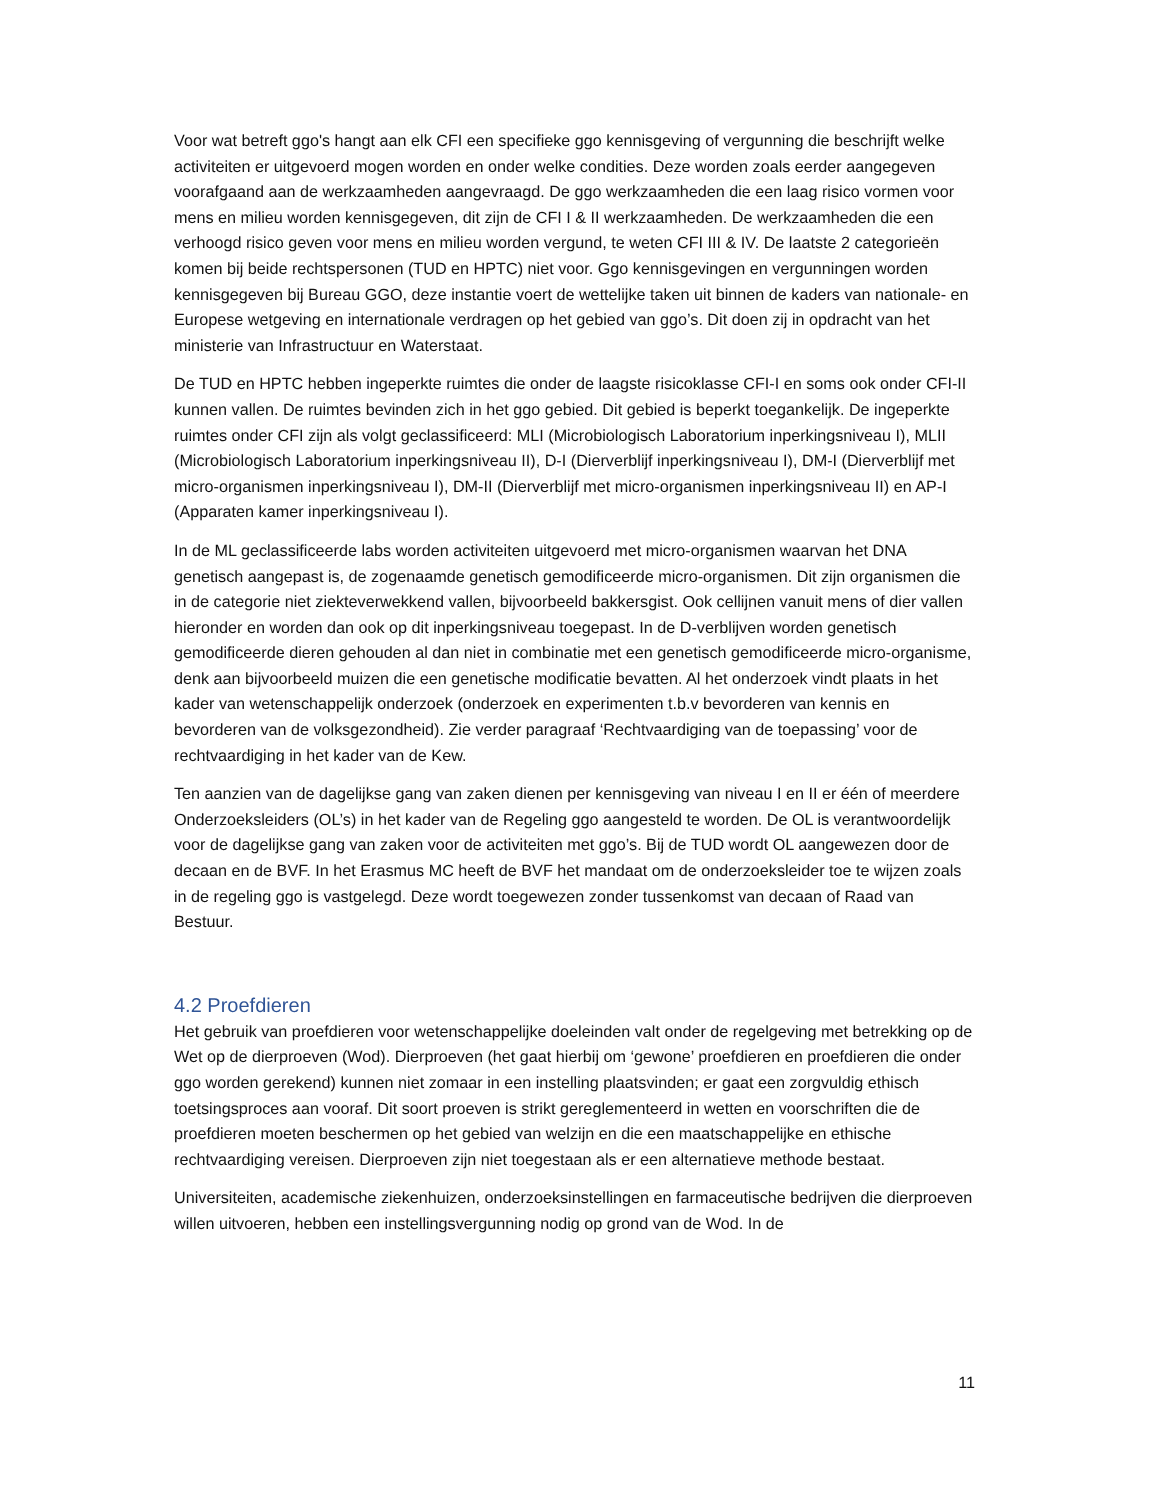Voor wat betreft ggo's hangt aan elk CFI een specifieke ggo kennisgeving of vergunning die beschrijft welke activiteiten er uitgevoerd mogen worden en onder welke condities. Deze worden zoals eerder aangegeven voorafgaand aan de werkzaamheden aangevraagd. De ggo werkzaamheden die een laag risico vormen voor mens en milieu worden kennisgegeven, dit zijn de CFI I & II werkzaamheden. De werkzaamheden die een verhoogd risico geven voor mens en milieu worden vergund, te weten CFI III & IV. De laatste 2 categorieën komen bij beide rechtspersonen (TUD en HPTC) niet voor. Ggo kennisgevingen en vergunningen worden kennisgegeven bij Bureau GGO, deze instantie voert de wettelijke taken uit binnen de kaders van nationale- en Europese wetgeving en internationale verdragen op het gebied van ggo’s. Dit doen zij in opdracht van het ministerie van Infrastructuur en Waterstaat.
De TUD en HPTC hebben ingeperkte ruimtes die onder de laagste risicoklasse CFI-I en soms ook onder CFI-II kunnen vallen. De ruimtes bevinden zich in het ggo gebied. Dit gebied is beperkt toegankelijk. De ingeperkte ruimtes onder CFI zijn als volgt geclassificeerd: MLI (Microbiologisch Laboratorium inperkingsniveau I), MLII (Microbiologisch Laboratorium inperkingsniveau II), D-I (Dierverblijf inperkingsniveau I), DM-I (Dierverblijf met micro-organismen inperkingsniveau I), DM-II (Dierverblijf met micro-organismen inperkingsniveau II) en AP-I (Apparaten kamer inperkingsniveau I).
In de ML geclassificeerde labs worden activiteiten uitgevoerd met micro-organismen waarvan het DNA genetisch aangepast is, de zogenaamde genetisch gemodificeerde micro-organismen. Dit zijn organismen die in de categorie niet ziekteverwekkend vallen, bijvoorbeeld bakkersgist. Ook cellijnen vanuit mens of dier vallen hieronder en worden dan ook op dit inperkingsniveau toegepast. In de D-verblijven worden genetisch gemodificeerde dieren gehouden al dan niet in combinatie met een genetisch gemodificeerde micro-organisme, denk aan bijvoorbeeld muizen die een genetische modificatie bevatten. Al het onderzoek vindt plaats in het kader van wetenschappelijk onderzoek (onderzoek en experimenten t.b.v bevorderen van kennis en bevorderen van de volksgezondheid). Zie verder paragraaf ‘Rechtvaardiging van de toepassing’ voor de rechtvaardiging in het kader van de Kew.
Ten aanzien van de dagelijkse gang van zaken dienen per kennisgeving van niveau I en II er één of meerdere Onderzoeksleiders (OL’s) in het kader van de Regeling ggo aangesteld te worden. De OL is verantwoordelijk voor de dagelijkse gang van zaken voor de activiteiten met ggo’s. Bij de TUD wordt OL aangewezen door de decaan en de BVF. In het Erasmus MC heeft de BVF het mandaat om de onderzoeksleider toe te wijzen zoals in de regeling ggo is vastgelegd. Deze wordt toegewezen zonder tussenkomst van decaan of Raad van Bestuur.
4.2 Proefdieren
Het gebruik van proefdieren voor wetenschappelijke doeleinden valt onder de regelgeving met betrekking op de Wet op de dierproeven (Wod). Dierproeven (het gaat hierbij om ‘gewone’ proefdieren en proefdieren die onder ggo worden gerekend) kunnen niet zomaar in een instelling plaatsvinden; er gaat een zorgvuldig ethisch toetsingsproces aan vooraf. Dit soort proeven is strikt gereglementeerd in wetten en voorschriften die de proefdieren moeten beschermen op het gebied van welzijn en die een maatschappelijke en ethische rechtvaardiging vereisen. Dierproeven zijn niet toegestaan als er een alternatieve methode bestaat.
Universiteiten, academische ziekenhuizen, onderzoeksinstellingen en farmaceutische bedrijven die dierproeven willen uitvoeren, hebben een instellingsvergunning nodig op grond van de Wod. In de
11